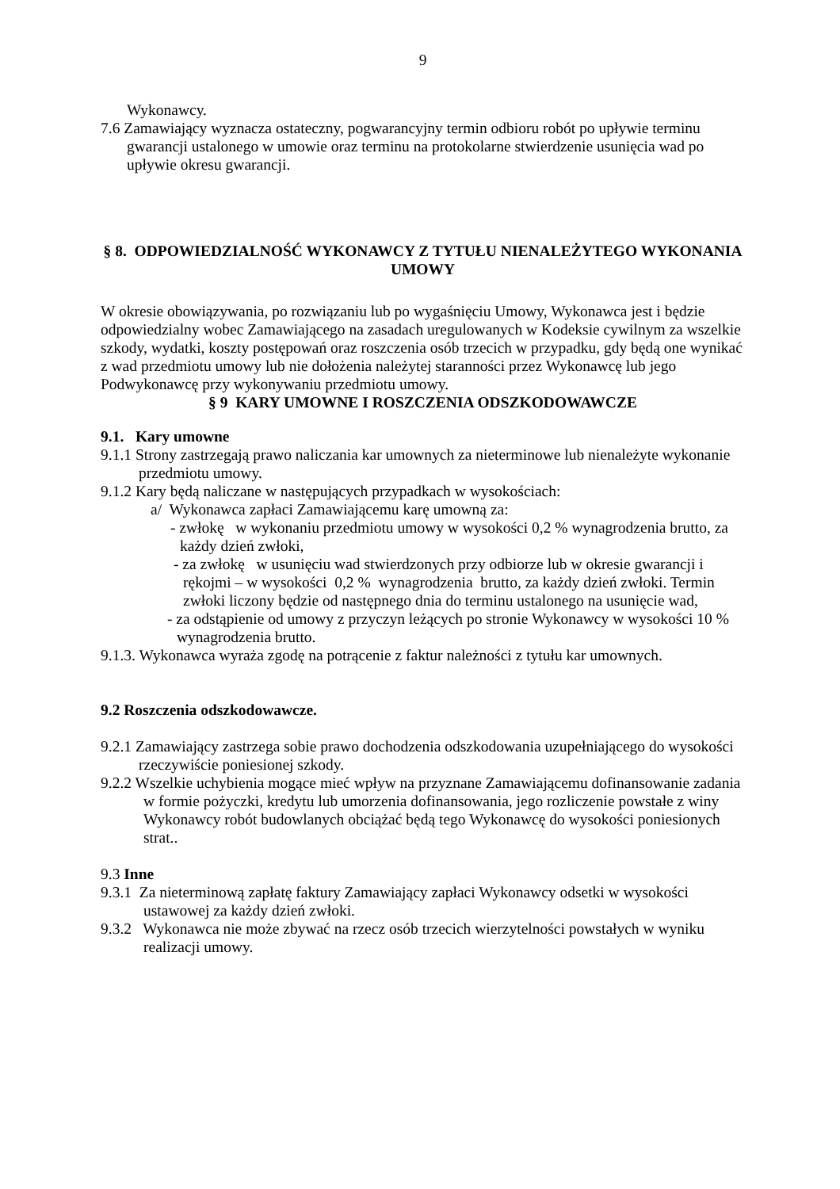9
Wykonawcy.
7.6 Zamawiający wyznacza ostateczny, pogwarancyjny termin odbioru robót po upływie terminu gwarancji ustalonego w umowie oraz terminu na protokolarne stwierdzenie usunięcia wad po upływie okresu gwarancji.
§ 8. ODPOWIEDZIALNOŚĆ WYKONAWCY Z TYTUŁU NIENALEŻYTEGO WYKONANIA UMOWY
W okresie obowiązywania, po rozwiązaniu lub po wygaśnięciu Umowy, Wykonawca jest i będzie odpowiedzialny wobec Zamawiającego na zasadach uregulowanych w Kodeksie cywilnym za wszelkie szkody, wydatki, koszty postępowań oraz roszczenia osób trzecich w przypadku, gdy będą one wynikać z wad przedmiotu umowy lub nie dołożenia należytej staranności przez Wykonawcę lub jego Podwykonawcę przy wykonywaniu przedmiotu umowy.
§ 9 KARY UMOWNE I ROSZCZENIA ODSZKODOWAWCZE
9.1. Kary umowne
9.1.1 Strony zastrzegają prawo naliczania kar umownych za nieterminowe lub nienależyte wykonanie przedmiotu umowy.
9.1.2 Kary będą naliczane w następujących przypadkach w wysokościach:
a/ Wykonawca zapłaci Zamawiającemu karę umowną za:
- zwłokę w wykonaniu przedmiotu umowy w wysokości 0,2 % wynagrodzenia brutto, za każdy dzień zwłoki,
- za zwłokę w usunięciu wad stwierdzonych przy odbiorze lub w okresie gwarancji i rękojmi – w wysokości 0,2 % wynagrodzenia brutto, za każdy dzień zwłoki. Termin zwłoki liczony będzie od następnego dnia do terminu ustalonego na usunięcie wad,
- za odstąpienie od umowy z przyczyn leżących po stronie Wykonawcy w wysokości 10 % wynagrodzenia brutto.
9.1.3. Wykonawca wyraża zgodę na potrącenie z faktur należności z tytułu kar umownych.
9.2 Roszczenia odszkodowawcze.
9.2.1 Zamawiający zastrzega sobie prawo dochodzenia odszkodowania uzupełniającego do wysokości rzeczywiście poniesionej szkody.
9.2.2 Wszelkie uchybienia mogące mieć wpływ na przyznane Zamawiającemu dofinansowanie zadania w formie pożyczki, kredytu lub umorzenia dofinansowania, jego rozliczenie powstałe z winy Wykonawcy robót budowlanych obciążać będą tego Wykonawcę do wysokości poniesionych strat..
9.3 Inne
9.3.1 Za nieterminową zapłatę faktury Zamawiający zapłaci Wykonawcy odsetki w wysokości ustawowej za każdy dzień zwłoki.
9.3.2 Wykonawca nie może zbywać na rzecz osób trzecich wierzytelności powstałych w wyniku realizacji umowy.